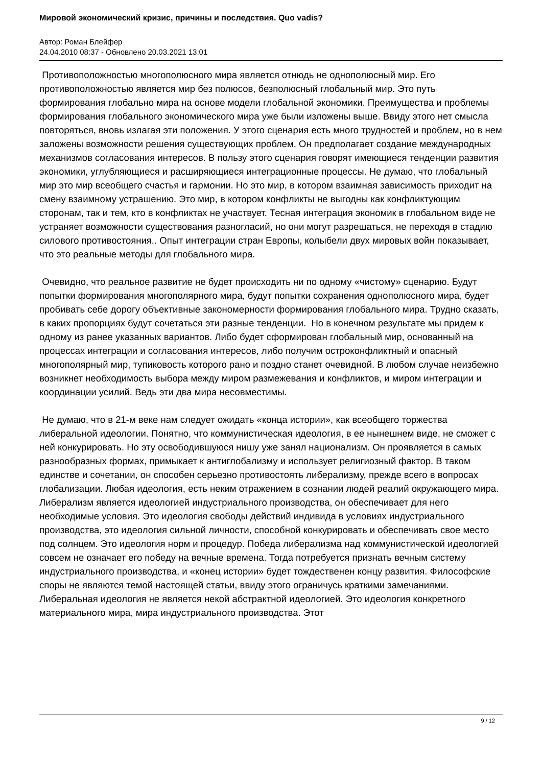Мировой экономический кризис, причины и последствия. Quo vadis?
Автор: Роман Блейфер
24.04.2010 08:37 - Обновлено 20.03.2021 13:01
Противоположностью многополюсного мира является отнюдь не однополюсный мир. Его противоположностью является мир без полюсов, безполюсный глобальный мир. Это путь формирования глобально мира на основе модели глобальной экономики. Преимущества и проблемы формирования глобального экономического мира уже были изложены выше. Ввиду этого нет смысла повторяться, вновь излагая эти положения. У этого сценария есть много трудностей и проблем, но в нем заложены возможности решения существующих проблем. Он предполагает создание международных механизмов согласования интересов. В пользу этого сценария говорят имеющиеся тенденции развития экономики, углубляющиеся и расширяющиеся интеграционные процессы. Не думаю, что глобальный мир это мир всеобщего счастья и гармонии. Но это мир, в котором взаимная зависимость приходит на смену взаимному устрашению. Это мир, в котором конфликты не выгодны как конфликтующим сторонам, так и тем, кто в конфликтах не участвует. Тесная интеграция экономик в глобальном виде не устраняет возможности существования разногласий, но они могут разрешаться, не переходя в стадию силового противостояния.. Опыт интеграции стран Европы, колыбели двух мировых войн показывает, что это реальные методы для глобального мира.
Очевидно, что реальное развитие не будет происходить ни по одному «чистому» сценарию. Будут попытки формирования многополярного мира, будут попытки сохранения однополюсного мира, будет пробивать себе дорогу объективные закономерности формирования глобального мира. Трудно сказать, в каких пропорциях будут сочетаться эти разные тенденции. Но в конечном результате мы придем к одному из ранее указанных вариантов. Либо будет сформирован глобальный мир, основанный на процессах интеграции и согласования интересов, либо получим остроконфликтный и опасный многополярный мир, тупиковость которого рано и поздно станет очевидной. В любом случае неизбежно возникнет необходимость выбора между миром размежевания и конфликтов, и миром интеграции и координации усилий. Ведь эти два мира несовместимы.
Не думаю, что в 21-м веке нам следует ожидать «конца истории», как всеобщего торжества либеральной идеологии. Понятно, что коммунистическая идеология, в ее нынешнем виде, не сможет с ней конкурировать. Но эту освободившуюся нишу уже занял национализм. Он проявляется в самых разнообразных формах, примыкает к антиглобализму и использует религиозный фактор. В таком единстве и сочетании, он способен серьезно противостоять либерализму, прежде всего в вопросах глобализации. Любая идеология, есть неким отражением в сознании людей реалий окружающего мира. Либерализм является идеологией индустриального производства, он обеспечивает для него необходимые условия. Это идеология свободы действий индивида в условиях индустриального производства, это идеология сильной личности, способной конкурировать и обеспечивать свое место под солнцем. Это идеология норм и процедур. Победа либерализма над коммунистической идеологией совсем не означает его победу на вечные времена. Тогда потребуется признать вечным систему индустриального производства, и «конец истории» будет тождественен концу развития. Философские споры не являются темой настоящей статьи, ввиду этого ограничусь краткими замечаниями. Либеральная идеология не является некой абстрактной идеологией. Это идеология конкретного материального мира, мира индустриального производства. Этот
9 / 12